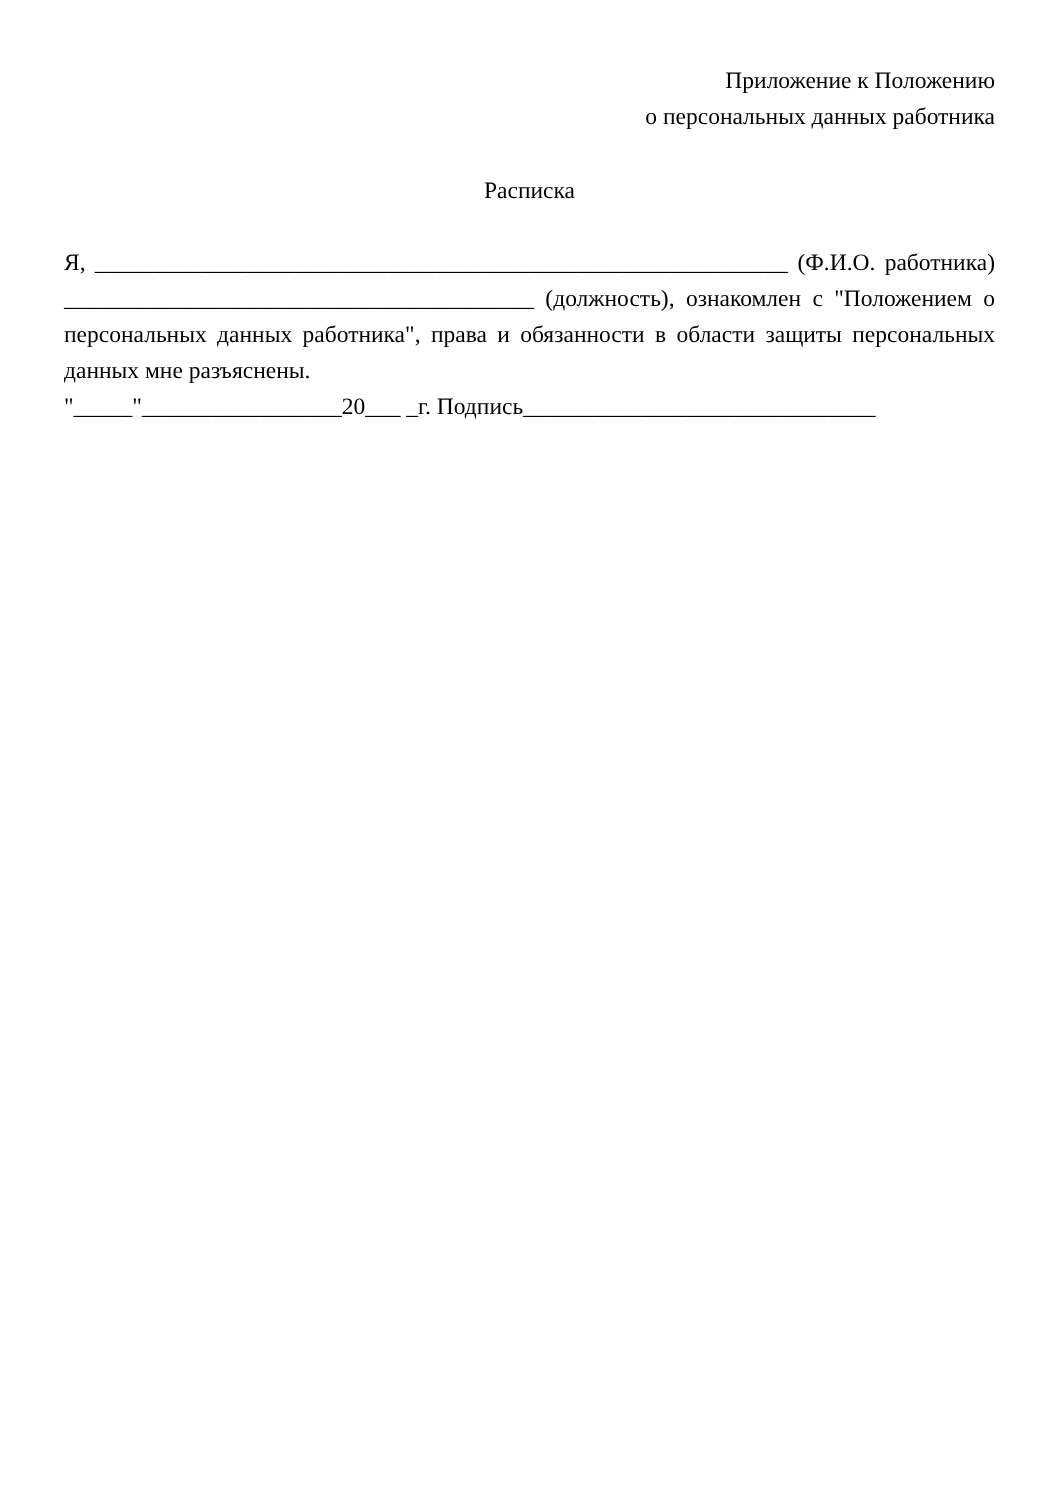Приложение к Положению
о персональных данных работника
Расписка
Я, ___________________________________________________________ (Ф.И.О. работника) ________________________________________ (должность), ознакомлен с "Положением о персональных данных работника", права и обязанности в области защиты персональных данных мне разъяснены.
"_____"_________________20___ _г. Подпись______________________________